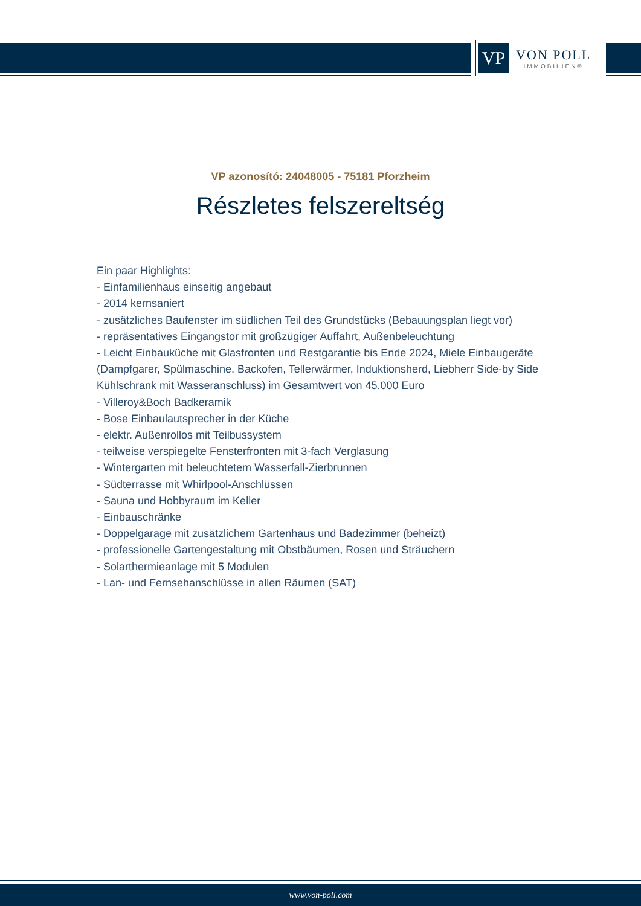VP
VON POLL
IMMOBILIEN®
VP azonosító: 24048005 - 75181 Pforzheim
Részletes felszereltség
Ein paar Highlights:
- Einfamilienhaus einseitig angebaut
- 2014 kernsaniert
- zusätzliches Baufenster im südlichen Teil des Grundstücks (Bebauungsplan liegt vor)
- repräsentatives Eingangstor mit großzügiger Auffahrt, Außenbeleuchtung
- Leicht Einbauküche mit Glasfronten und Restgarantie bis Ende 2024, Miele Einbaugeräte
(Dampfgarer, Spülmaschine, Backofen, Tellerwärmer, Induktionsherd, Liebherr Side-by Side
Kühlschrank mit Wasseranschluss) im Gesamtwert von 45.000 Euro
- Villeroy&Boch Badkeramik
- Bose Einbaulautsprecher in der Küche
- elektr. Außenrollos mit Teilbussystem
- teilweise verspiegelte Fensterfronten mit 3-fach Verglasung
- Wintergarten mit beleuchtetem Wasserfall-Zierbrunnen
- Südterrasse mit Whirlpool-Anschlüssen
- Sauna und Hobbyraum im Keller
- Einbauschränke
- Doppelgarage mit zusätzlichem Gartenhaus und Badezimmer (beheizt)
- professionelle Gartengestaltung mit Obstbäumen, Rosen und Sträuchern
- Solarthermieanlage mit 5 Modulen
- Lan- und Fernsehanschlüsse in allen Räumen (SAT)
www.von-poll.com